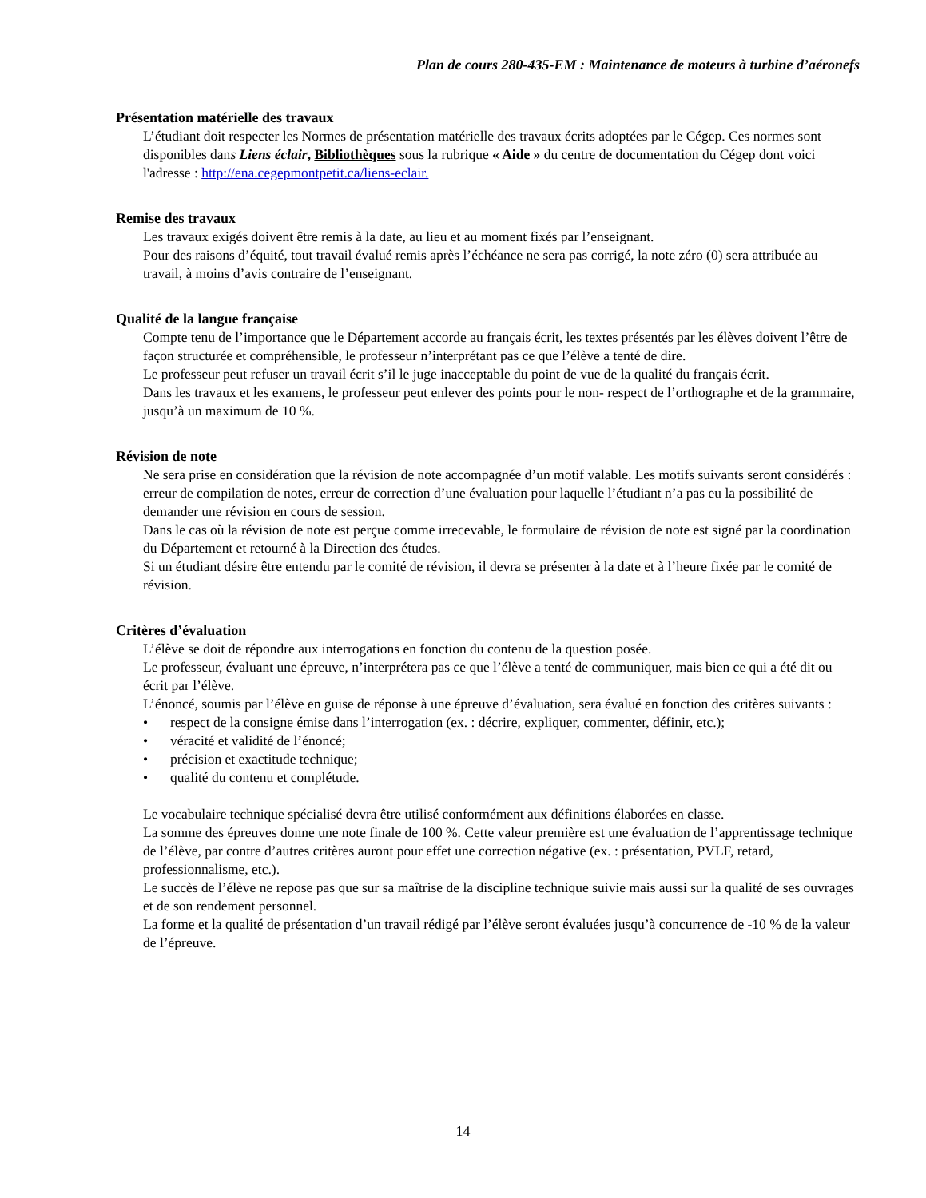Plan de cours 280-435-EM : Maintenance de moteurs à turbine d’aéronefs
Présentation matérielle des travaux
L’étudiant doit respecter les Normes de présentation matérielle des travaux écrits adoptées par le Cégep. Ces normes sont disponibles dans Liens éclair, Bibliothèques sous la rubrique « Aide » du centre de documentation du Cégep dont voici l'adresse : http://ena.cegepmontpetit.ca/liens-eclair.
Remise des travaux
Les travaux exigés doivent être remis à la date, au lieu et au moment fixés par l’enseignant.
Pour des raisons d’équité, tout travail évalué remis après l’échéance ne sera pas corrigé, la note zéro (0) sera attribuée au travail, à moins d’avis contraire de l’enseignant.
Qualité de la langue française
Compte tenu de l’importance que le Département accorde au français écrit, les textes présentés par les élèves doivent l’être de façon structurée et compréhensible, le professeur n’interprétant pas ce que l’élève a tenté de dire.
Le professeur peut refuser un travail écrit s’il le juge inacceptable du point de vue de la qualité du français écrit.
Dans les travaux et les examens, le professeur peut enlever des points pour le non- respect de l’orthographe et de la grammaire, jusqu’à un maximum de 10 %.
Révision de note
Ne sera prise en considération que la révision de note accompagnée d’un motif valable. Les motifs suivants seront considérés : erreur de compilation de notes, erreur de correction d’une évaluation pour laquelle l’étudiant n’a pas eu la possibilité de demander une révision en cours de session.
Dans le cas où la révision de note est perçue comme irrecevable, le formulaire de révision de note est signé par la coordination du Département et retourné à la Direction des études.
Si un étudiant désire être entendu par le comité de révision, il devra se présenter à la date et à l’heure fixée par le comité de révision.
Critères d’évaluation
L’élève se doit de répondre aux interrogations en fonction du contenu de la question posée.
Le professeur, évaluant une épreuve, n’interprétera pas ce que l’élève a tenté de communiquer, mais bien ce qui a été dit ou écrit par l’élève.
L’énoncé, soumis par l’élève en guise de réponse à une épreuve d’évaluation, sera évalué en fonction des critères suivants :
• respect de la consigne émise dans l’interrogation (ex. : décrire, expliquer, commenter, définir, etc.);
• véracité et validité de l’énoncé;
• précision et exactitude technique;
• qualité du contenu et complétude.
Le vocabulaire technique spécialisé devra être utilisé conformément aux définitions élaborées en classe.
La somme des épreuves donne une note finale de 100 %. Cette valeur première est une évaluation de l’apprentissage technique de l’élève, par contre d’autres critères auront pour effet une correction négative (ex. : présentation, PVLF, retard, professionnalisme, etc.).
Le succès de l’élève ne repose pas que sur sa maîtrise de la discipline technique suivie mais aussi sur la qualité de ses ouvrages et de son rendement personnel.
La forme et la qualité de présentation d’un travail rédigé par l’élève seront évaluées jusqu’à concurrence de -10 % de la valeur de l’épreuve.
14